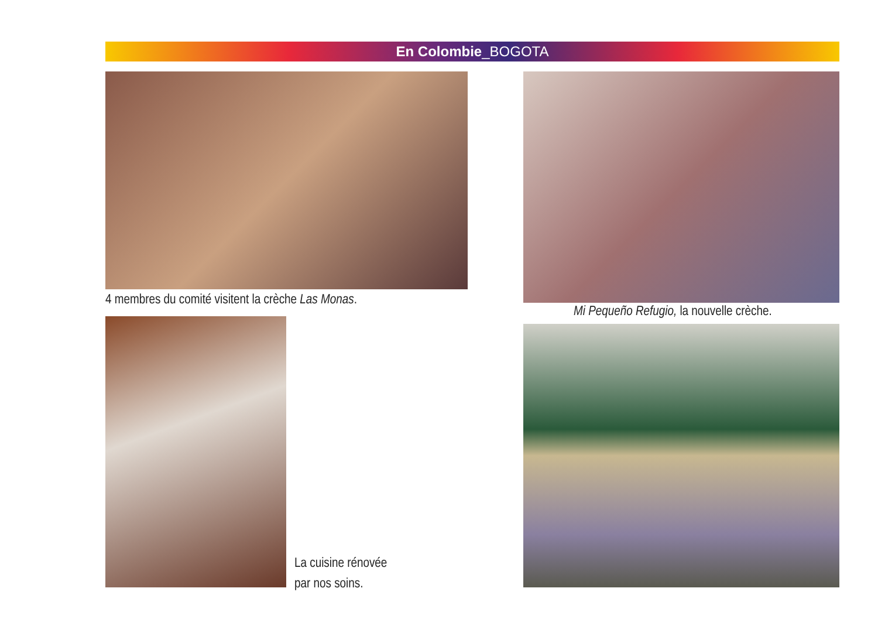En Colombie_BOGOTA
4 membres du comité visitent la crèche Las Monas.
Mi Pequeño Refugio, la nouvelle crèche.
La cuisine rénovée
par nos soins.